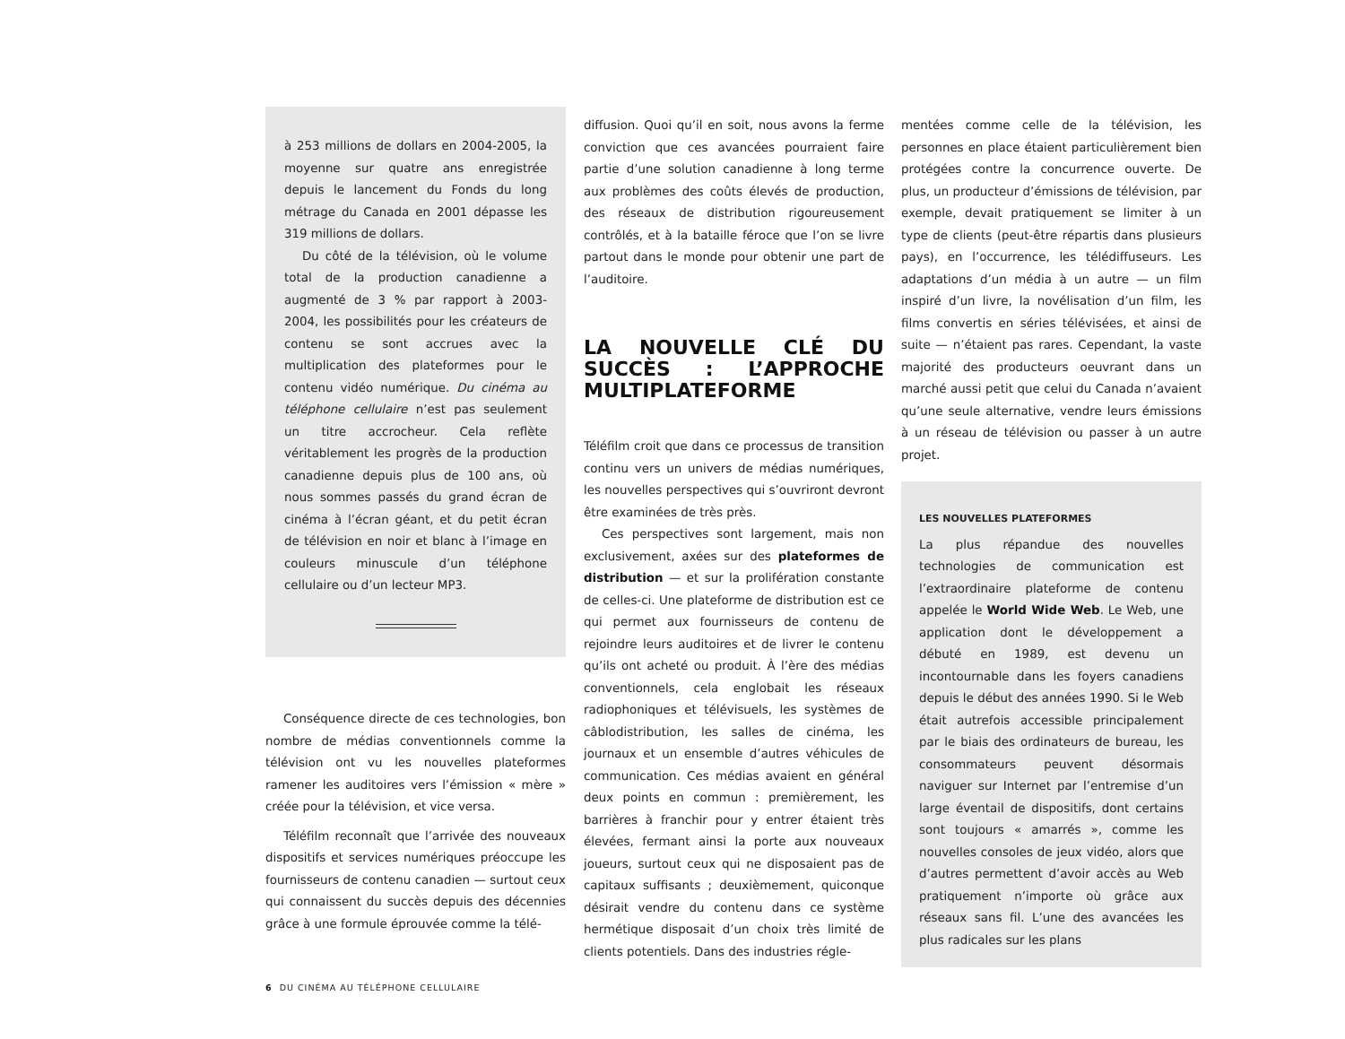à 253 millions de dollars en 2004-2005, la moyenne sur quatre ans enregistrée depuis le lancement du Fonds du long métrage du Canada en 2001 dépasse les 319 millions de dollars.
Du côté de la télévision, où le volume total de la production canadienne a augmenté de 3 % par rapport à 2003-2004, les possibilités pour les créateurs de contenu se sont accrues avec la multiplication des plateformes pour le contenu vidéo numérique. Du cinéma au téléphone cellulaire n’est pas seulement un titre accrocheur. Cela reflète véritablement les progrès de la production canadienne depuis plus de 100 ans, où nous sommes passés du grand écran de cinéma à l’écran géant, et du petit écran de télévision en noir et blanc à l’image en couleurs minuscule d’un téléphone cellulaire ou d’un lecteur MP3.
Conséquence directe de ces technologies, bon nombre de médias conventionnels comme la télévision ont vu les nouvelles plateformes ramener les auditoires vers l’émission « mère » créée pour la télévision, et vice versa.
Téléfilm reconnaît que l’arrivée des nouveaux dispositifs et services numériques préoccupe les fournisseurs de contenu canadien — surtout ceux qui connaissent du succès depuis des décennies grâce à une formule éprouvée comme la télé-
diffusion. Quoi qu’il en soit, nous avons la ferme conviction que ces avancées pourraient faire partie d’une solution canadienne à long terme aux problèmes des coûts élevés de production, des réseaux de distribution rigoureusement contrôlés, et à la bataille féroce que l’on se livre partout dans le monde pour obtenir une part de l’auditoire.
LA NOUVELLE CLÉ DU SUCCÈS : L’APPROCHE MULTIPLATEFORME
Téléfilm croit que dans ce processus de transition continu vers un univers de médias numériques, les nouvelles perspectives qui s’ouvriront devront être examinées de très près.
Ces perspectives sont largement, mais non exclusivement, axées sur des plateformes de distribution — et sur la prolifération constante de celles-ci. Une plateforme de distribution est ce qui permet aux fournisseurs de contenu de rejoindre leurs auditoires et de livrer le contenu qu’ils ont acheté ou produit. À l’ère des médias conventionnels, cela englobait les réseaux radiophoniques et télévisuels, les systèmes de câblodistribution, les salles de cinéma, les journaux et un ensemble d’autres véhicules de communication. Ces médias avaient en général deux points en commun : premièrement, les barrières à franchir pour y entrer étaient très élevées, fermant ainsi la porte aux nouveaux joueurs, surtout ceux qui ne disposaient pas de capitaux suffisants ; deuxièmement, quiconque désirait vendre du contenu dans ce système hermétique disposait d’un choix très limité de clients potentiels. Dans des industries régle-
mentées comme celle de la télévision, les personnes en place étaient particulièrement bien protégées contre la concurrence ouverte. De plus, un producteur d’émissions de télévision, par exemple, devait pratiquement se limiter à un type de clients (peut-être répartis dans plusieurs pays), en l’occurrence, les télédiffuseurs. Les adaptations d’un média à un autre — un film inspiré d’un livre, la novélisation d’un film, les films convertis en séries télévisées, et ainsi de suite — n’étaient pas rares. Cependant, la vaste majorité des producteurs oeuvrant dans un marché aussi petit que celui du Canada n’avaient qu’une seule alternative, vendre leurs émissions à un réseau de télévision ou passer à un autre projet.
LES NOUVELLES PLATEFORMES
La plus répandue des nouvelles technologies de communication est l’extraordinaire plateforme de contenu appelée le World Wide Web. Le Web, une application dont le développement a débuté en 1989, est devenu un incontournable dans les foyers canadiens depuis le début des années 1990. Si le Web était autrefois accessible principalement par le biais des ordinateurs de bureau, les consommateurs peuvent désormais naviguer sur Internet par l’entremise d’un large éventail de dispositifs, dont certains sont toujours « amarrés », comme les nouvelles consoles de jeux vidéo, alors que d’autres permettent d’avoir accès au Web pratiquement n’importe où grâce aux réseaux sans fil. L’une des avancées les plus radicales sur les plans
6 DU CINÉMA AU TÉLÉPHONE CELLULAIRE